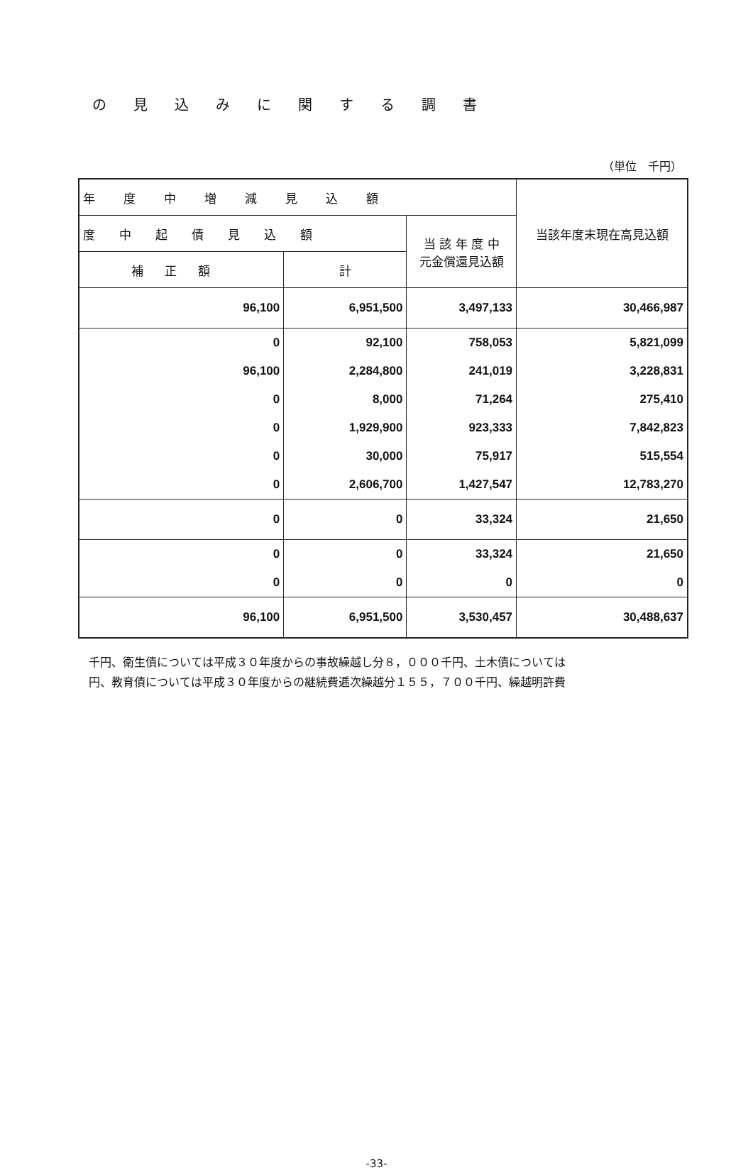の見込みに関する調書
（単位　千円）
| 年度中増減見込額 | | | 当該年度末現在高見込額 |
| --- | --- | --- | --- |
| 度中起債見込額 | | 当 該 年 度 中 元金償還見込額 | |
| 補正額 | 計 | | |
| 96,100 | 6,951,500 | 3,497,133 | 30,466,987 |
| 0 | 92,100 | 758,053 | 5,821,099 |
| 96,100 | 2,284,800 | 241,019 | 3,228,831 |
| 0 | 8,000 | 71,264 | 275,410 |
| 0 | 1,929,900 | 923,333 | 7,842,823 |
| 0 | 30,000 | 75,917 | 515,554 |
| 0 | 2,606,700 | 1,427,547 | 12,783,270 |
| 0 | 0 | 33,324 | 21,650 |
| 0 | 0 | 33,324 | 21,650 |
| 0 | 0 | 0 | 0 |
| 96,100 | 6,951,500 | 3,530,457 | 30,488,637 |
千円、衛生債については平成３０年度からの事故繰越し分８，０００千円、土木債については
円、教育債については平成３０年度からの継続費逓次繰越分１５５，７００千円、繰越明許費
-33-